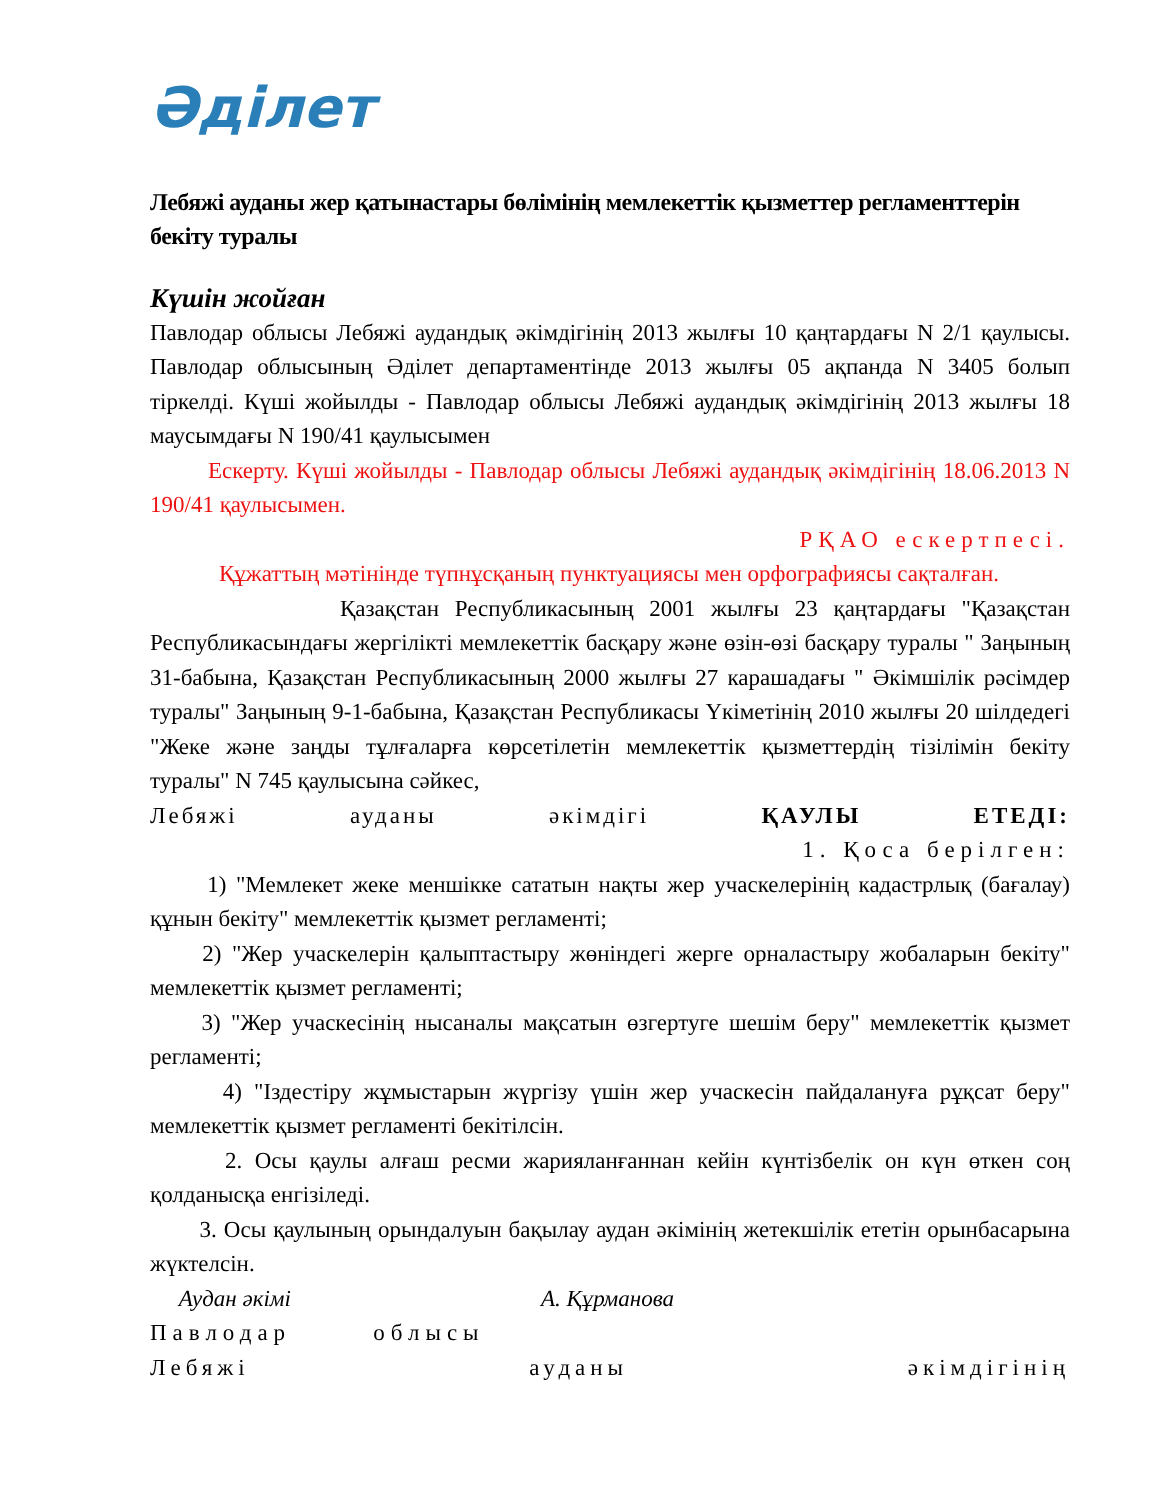Әділет
Лебяжі ауданы жер қатынастары бөлімінің мемлекеттік қызметтер регламенттерін бекіту туралы
Күшін жойған
Павлодар облысы Лебяжі аудандық әкімдігінің 2013 жылғы 10 қаңтардағы N 2/1 қаулысы. Павлодар облысының Әділет департаментінде 2013 жылғы 05 ақпанда N 3405 болып тіркелді. Күші жойылды - Павлодар облысы Лебяжі аудандық әкімдігінің 2013 жылғы 18 маусымдағы N 190/41 қаулысымен
Ескерту. Күші жойылды - Павлодар облысы Лебяжі аудандық әкімдігінің 18.06.2013 N 190/41 қаулысымен.
РҚАО ескертпесі.
Құжаттың мәтінінде түпнұсқаның пунктуациясы мен орфографиясы сақталған.
Қазақстан Республикасының 2001 жылғы 23 қаңтардағы "Қазақстан Республикасындағы жергілікті мемлекеттік басқару және өзін-өзі басқару туралы " Заңының 31-бабына, Қазақстан Республикасының 2000 жылғы 27 карашадағы " Әкімшілік рәсімдер туралы" Заңының 9-1-бабына, Қазақстан Республикасы Үкіметінің 2010 жылғы 20 шілдедегі "Жеке және заңды тұлғаларға көрсетілетін мемлекеттік қызметтердің тізілімін бекіту туралы" N 745 қаулысына сәйкес,
Лебяжі ауданы әкімдігі ҚАУЛЫ ЕТЕДІ:
1. Қоса берілген:
1) "Мемлекет жеке меншікке сататын нақты жер учаскелерінің кадастрлық (бағалау) құнын бекіту" мемлекеттік қызмет регламенті;
2) "Жер учаскелерін қалыптастыру жөніндегі жерге орналастыру жобаларын бекіту" мемлекеттік қызмет регламенті;
3) "Жер учаскесінің нысаналы мақсатын өзгертуге шешім беру" мемлекеттік қызмет регламенті;
4) "Іздестіру жұмыстарын жүргізу үшін жер учаскесін пайдалануға рұқсат беру" мемлекеттік қызмет регламенті бекітілсін.
2. Осы қаулы алғаш ресми жарияланғаннан кейін күнтізбелік он күн өткен соң қолданысқа енгізіледі.
3. Осы қаулының орындалуын бақылау аудан әкімінің жетекшілік ететін орынбасарына жүктелсін.
Аудан әкімі А. Құрманова
Павлодар облысы
Лебяжі ауданы әкімдігінің